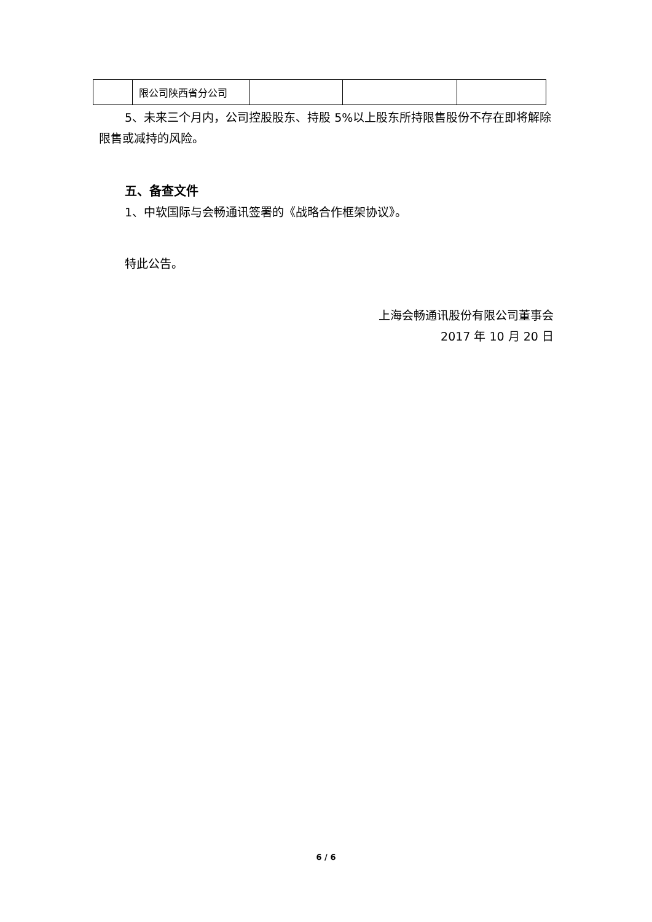| | 限公司陕西省分公司 | | | |
5、未来三个月内，公司控股股东、持股 5%以上股东所持限售股份不存在即将解除限售或减持的风险。
五、备查文件
1、中软国际与会畅通讯签署的《战略合作框架协议》。
特此公告。
上海会畅通讯股份有限公司董事会
2017 年 10 月 20 日
6 / 6